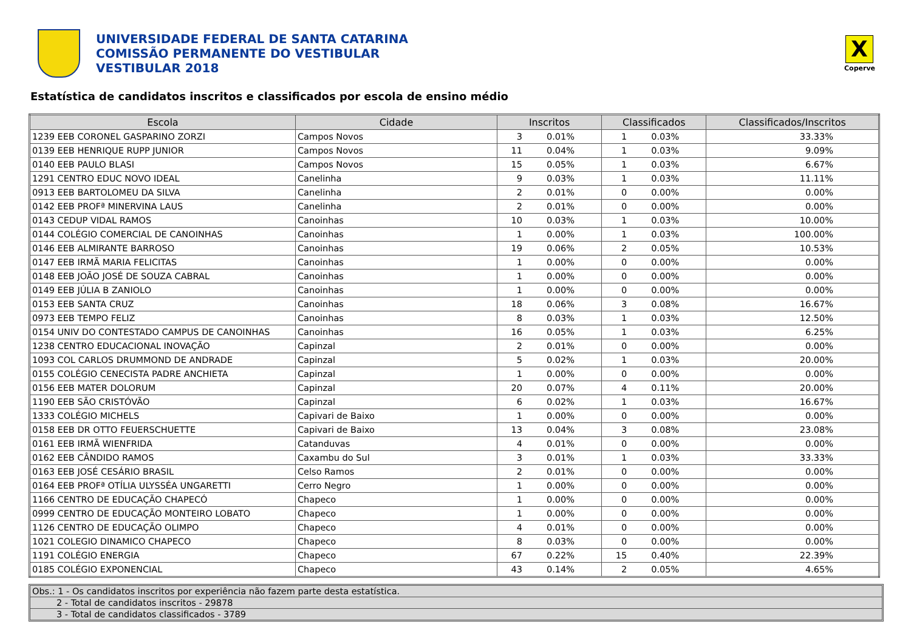UNIVERSIDADE FEDERAL DE SANTA CATARINA
COMISSÃO PERMANENTE DO VESTIBULAR
VESTIBULAR 2018
X
Coperve
Estatística de candidatos inscritos e classificados por escola de ensino médio
| Escola | Cidade | Inscritos | | Classificados | | Classificados/Inscritos |
| --- | --- | --- | --- | --- | --- | --- |
| 1239 EEB CORONEL GASPARINO ZORZI | Campos Novos | 3 | 0.01% | 1 | 0.03% | 33.33% |
| 0139 EEB HENRIQUE RUPP JUNIOR | Campos Novos | 11 | 0.04% | 1 | 0.03% | 9.09% |
| 0140 EEB PAULO BLASI | Campos Novos | 15 | 0.05% | 1 | 0.03% | 6.67% |
| 1291 CENTRO EDUC NOVO IDEAL | Canelinha | 9 | 0.03% | 1 | 0.03% | 11.11% |
| 0913 EEB BARTOLOMEU DA SILVA | Canelinha | 2 | 0.01% | 0 | 0.00% | 0.00% |
| 0142 EEB PROFª MINERVINA LAUS | Canelinha | 2 | 0.01% | 0 | 0.00% | 0.00% |
| 0143 CEDUP VIDAL RAMOS | Canoinhas | 10 | 0.03% | 1 | 0.03% | 10.00% |
| 0144 COLÉGIO COMERCIAL DE CANOINHAS | Canoinhas | 1 | 0.00% | 1 | 0.03% | 100.00% |
| 0146 EEB ALMIRANTE BARROSO | Canoinhas | 19 | 0.06% | 2 | 0.05% | 10.53% |
| 0147 EEB IRMÃ MARIA FELICITAS | Canoinhas | 1 | 0.00% | 0 | 0.00% | 0.00% |
| 0148 EEB JOÃO JOSÉ DE SOUZA CABRAL | Canoinhas | 1 | 0.00% | 0 | 0.00% | 0.00% |
| 0149 EEB JÚLIA B ZANIOLO | Canoinhas | 1 | 0.00% | 0 | 0.00% | 0.00% |
| 0153 EEB SANTA CRUZ | Canoinhas | 18 | 0.06% | 3 | 0.08% | 16.67% |
| 0973 EEB TEMPO FELIZ | Canoinhas | 8 | 0.03% | 1 | 0.03% | 12.50% |
| 0154 UNIV DO CONTESTADO CAMPUS DE CANOINHAS | Canoinhas | 16 | 0.05% | 1 | 0.03% | 6.25% |
| 1238 CENTRO EDUCACIONAL INOVAÇÃO | Capinzal | 2 | 0.01% | 0 | 0.00% | 0.00% |
| 1093 COL CARLOS DRUMMOND DE ANDRADE | Capinzal | 5 | 0.02% | 1 | 0.03% | 20.00% |
| 0155 COLÉGIO CENECISTA PADRE ANCHIETA | Capinzal | 1 | 0.00% | 0 | 0.00% | 0.00% |
| 0156 EEB MATER DOLORUM | Capinzal | 20 | 0.07% | 4 | 0.11% | 20.00% |
| 1190 EEB SÃO CRISTÓVÃO | Capinzal | 6 | 0.02% | 1 | 0.03% | 16.67% |
| 1333 COLÉGIO MICHELS | Capivari de Baixo | 1 | 0.00% | 0 | 0.00% | 0.00% |
| 0158 EEB DR OTTO FEUERSCHUETTE | Capivari de Baixo | 13 | 0.04% | 3 | 0.08% | 23.08% |
| 0161 EEB IRMÃ WIENFRIDA | Catanduvas | 4 | 0.01% | 0 | 0.00% | 0.00% |
| 0162 EEB CÂNDIDO RAMOS | Caxambu do Sul | 3 | 0.01% | 1 | 0.03% | 33.33% |
| 0163 EEB JOSÉ CESÁRIO BRASIL | Celso Ramos | 2 | 0.01% | 0 | 0.00% | 0.00% |
| 0164 EEB PROFª OTÍLIA ULYSSÉA UNGARETTI | Cerro Negro | 1 | 0.00% | 0 | 0.00% | 0.00% |
| 1166 CENTRO DE EDUCAÇÃO CHAPECÓ | Chapeco | 1 | 0.00% | 0 | 0.00% | 0.00% |
| 0999 CENTRO DE EDUCAÇÃO MONTEIRO LOBATO | Chapeco | 1 | 0.00% | 0 | 0.00% | 0.00% |
| 1126 CENTRO DE EDUCAÇÃO OLIMPO | Chapeco | 4 | 0.01% | 0 | 0.00% | 0.00% |
| 1021 COLEGIO DINAMICO CHAPECO | Chapeco | 8 | 0.03% | 0 | 0.00% | 0.00% |
| 1191 COLÉGIO ENERGIA | Chapeco | 67 | 0.22% | 15 | 0.40% | 22.39% |
| 0185 COLÉGIO EXPONENCIAL | Chapeco | 43 | 0.14% | 2 | 0.05% | 4.65% |
Obs.: 1 - Os candidatos inscritos por experiência não fazem parte desta estatística.
2 - Total de candidatos inscritos - 29878
3 - Total de candidatos classificados - 3789